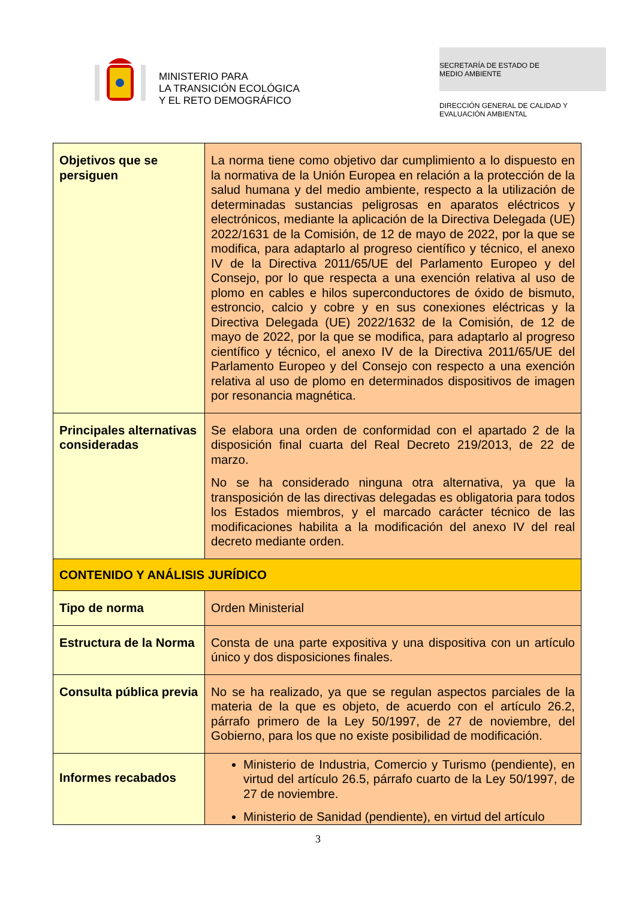MINISTERIO PARA
LA TRANSICIÓN ECOLÓGICA
Y EL RETO DEMOGRÁFICO
SECRETARÍA DE ESTADO DE
MEDIO AMBIENTE
DIRECCIÓN GENERAL DE CALIDAD Y
EVALUACIÓN AMBIENTAL
| Objetivos que se persiguen | La norma tiene como objetivo dar cumplimiento a lo dispuesto en la normativa de la Unión Europea en relación a la protección de la salud humana y del medio ambiente, respecto a la utilización de determinadas sustancias peligrosas en aparatos eléctricos y electrónicos, mediante la aplicación de la Directiva Delegada (UE) 2022/1631 de la Comisión, de 12 de mayo de 2022, por la que se modifica, para adaptarlo al progreso científico y técnico, el anexo IV de la Directiva 2011/65/UE del Parlamento Europeo y del Consejo, por lo que respecta a una exención relativa al uso de plomo en cables e hilos superconductores de óxido de bismuto, estroncio, calcio y cobre y en sus conexiones eléctricas y la Directiva Delegada (UE) 2022/1632 de la Comisión, de 12 de mayo de 2022, por la que se modifica, para adaptarlo al progreso científico y técnico, el anexo IV de la Directiva 2011/65/UE del Parlamento Europeo y del Consejo con respecto a una exención relativa al uso de plomo en determinados dispositivos de imagen por resonancia magnética. |
| Principales alternativas consideradas | Se elabora una orden de conformidad con el apartado 2 de la disposición final cuarta del Real Decreto 219/2013, de 22 de marzo. No se ha considerado ninguna otra alternativa, ya que la transposición de las directivas delegadas es obligatoria para todos los Estados miembros, y el marcado carácter técnico de las modificaciones habilita a la modificación del anexo IV del real decreto mediante orden. |
| CONTENIDO Y ANÁLISIS JURÍDICO | |
| Tipo de norma | Orden Ministerial |
| Estructura de la Norma | Consta de una parte expositiva y una dispositiva con un artículo único y dos disposiciones finales. |
| Consulta pública previa | No se ha realizado, ya que se regulan aspectos parciales de la materia de la que es objeto, de acuerdo con el artículo 26.2, párrafo primero de la Ley 50/1997, de 27 de noviembre, del Gobierno, para los que no existe posibilidad de modificación. |
| Informes recabados | Ministerio de Industria, Comercio y Turismo (pendiente), en virtud del artículo 26.5, párrafo cuarto de la Ley 50/1997, de 27 de noviembre. Ministerio de Sanidad (pendiente), en virtud del artículo |
3